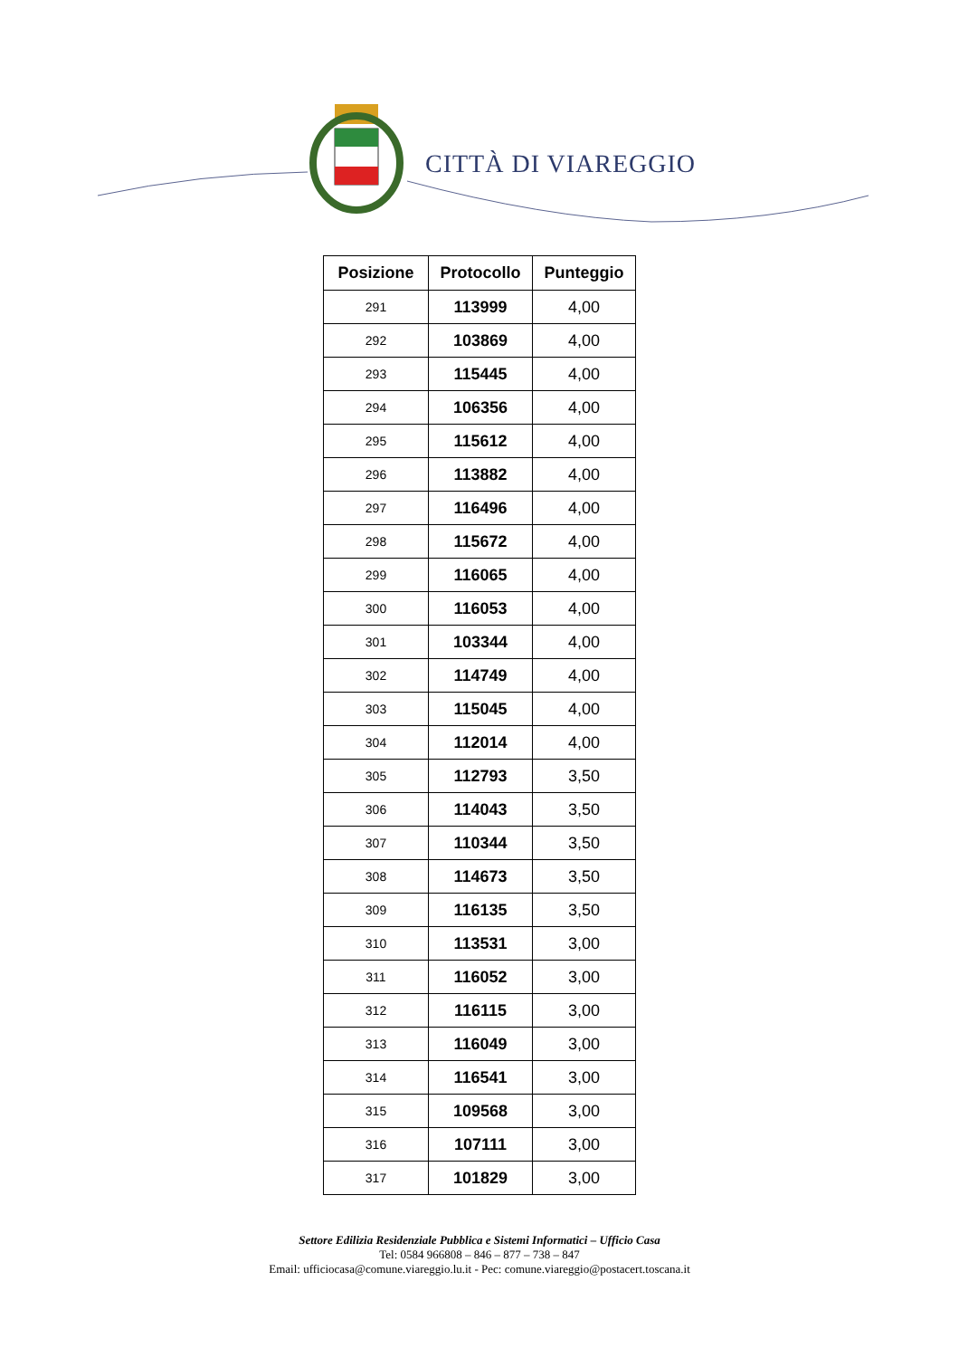CITTÀ DI VIAREGGIO
| Posizione | Protocollo | Punteggio |
| --- | --- | --- |
| 291 | 113999 | 4,00 |
| 292 | 103869 | 4,00 |
| 293 | 115445 | 4,00 |
| 294 | 106356 | 4,00 |
| 295 | 115612 | 4,00 |
| 296 | 113882 | 4,00 |
| 297 | 116496 | 4,00 |
| 298 | 115672 | 4,00 |
| 299 | 116065 | 4,00 |
| 300 | 116053 | 4,00 |
| 301 | 103344 | 4,00 |
| 302 | 114749 | 4,00 |
| 303 | 115045 | 4,00 |
| 304 | 112014 | 4,00 |
| 305 | 112793 | 3,50 |
| 306 | 114043 | 3,50 |
| 307 | 110344 | 3,50 |
| 308 | 114673 | 3,50 |
| 309 | 116135 | 3,50 |
| 310 | 113531 | 3,00 |
| 311 | 116052 | 3,00 |
| 312 | 116115 | 3,00 |
| 313 | 116049 | 3,00 |
| 314 | 116541 | 3,00 |
| 315 | 109568 | 3,00 |
| 316 | 107111 | 3,00 |
| 317 | 101829 | 3,00 |
Settore Edilizia Residenziale Pubblica e Sistemi Informatici – Ufficio Casa
Tel: 0584 966808 – 846 – 877 – 738 – 847
Email: ufficiocasa@comune.viareggio.lu.it - Pec: comune.viareggio@postacert.toscana.it